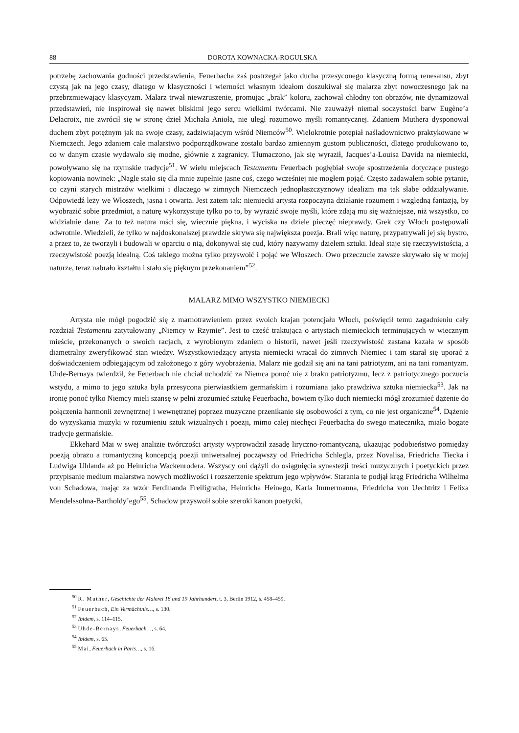88 DOROTA KOWNACKA-ROGULSKA
potrzebę zachowania godności przedstawienia, Feuerbacha zaś postrzegał jako ducha przesyconego klasyczną formą renesansu, zbyt czystą jak na jego czasy, dlatego w klasyczności i wierności własnym ideałom doszukiwał się malarza zbyt nowoczesnego jak na przebrzmiewający klasycyzm. Malarz trwał niewzruszenie, promując „brak” koloru, zachował chłodny ton obrazów, nie dynamizował przedstawień, nie inspirował się nawet bliskimi jego sercu wielkimi twórcami. Nie zauważył niemal soczystości barw Eugène’a Delacroix, nie zwrócił się w stronę dzieł Michała Anioła, nie uległ rozumowo myśli romantycznej. Zdaniem Muthera dysponował duchem zbyt potężnym jak na swoje czasy, zadziwiającym wśród Niemców<sup>50</sup>. Wielokrotnie potępiał naśladownictwo praktykowane w Niemczech. Jego zdaniem całe malarstwo podporządkowane zostało bardzo zmiennym gustom publiczności, dlatego produkowano to, co w danym czasie wydawało się modne, głównie z zagranicy. Tłumaczono, jak się wyraził, Jacques’a-Louisa Davida na niemiecki, powoływano się na rzymskie tradycje<sup>51</sup>. W wielu miejscach Testamentu Feuerbach pogłębiał swoje spostrzeżenia dotyczące pustego kopiowania nowinek: „Nagle stało się dla mnie zupełnie jasne coś, czego wcześniej nie mogłem pojąć. Często zadawałem sobie pytanie, co czyni starych mistrzów wielkimi i dlaczego w zimnych Niemczech jednopłaszczyznowy idealizm ma tak słabe oddziaływanie. Odpowiedź leży we Włoszech, jasna i otwarta. Jest zatem tak: niemiecki artysta rozpoczyna działanie rozumem i względną fantazją, by wyobrazić sobie przedmiot, a naturę wykorzystuje tylko po to, by wyrazić swoje myśli, które zdają mu się ważniejsze, niż wszystko, co widzialnie dane. Za to też natura mści się, wiecznie piękna, i wyciska na dziele pieczęć nieprawdy. Grek czy Włoch postępowali odwrotnie. Wiedzieli, że tylko w najdoskonalszej prawdzie skrywa się największa poezja. Brali więc naturę, przypatrywali jej się bystro, a przez to, że tworzyli i budowali w oparciu o nią, dokonywał się cud, który nazywamy dziełem sztuki. Ideał staje się rzeczywistością, a rzeczywistość poezją idealną. Coś takiego można tylko przyswoić i pojąć we Włoszech. Owo przeczucie zawsze skrywało się w mojej naturze, teraz nabrało kształtu i stało się pięknym przekonaniem”<sup>52</sup>.
MALARZ MIMO WSZYSTKO NIEMIECKI
Artysta nie mógł pogodzić się z marnotrawieniem przez swoich krajan potencjału Włoch, poświęcił temu zagadnieniu cały rozdział Testamentu zatytułowany „Niemcy w Rzymie”. Jest to część traktująca o artystach niemieckich terminujących w wiecznym mieście, przekonanych o swoich racjach, z wyrobionym zdaniem o historii, nawet jeśli rzeczywistość zastana kazała w sposób diametralny zweryfikować stan wiedzy. Wszystkowiedzący artysta niemiecki wracał do zimnych Niemiec i tam starał się uporać z doświadczeniem odbiegającym od założonego z góry wyobrażenia. Malarz nie godził się ani na tani patriotyzm, ani na tani romantyzm. Uhde-Bernays twierdził, że Feuerbach nie chciał uchodzić za Niemca ponoć nie z braku patriotyzmu, lecz z patriotycznego poczucia wstydu, a mimo to jego sztuka była przesycona pierwiastkiem germańskim i rozumiana jako prawdziwa sztuka niemiecka<sup>53</sup>. Jak na ironię ponoć tylko Niemcy mieli szansę w pełni zrozumieć sztukę Feuerbacha, bowiem tylko duch niemiecki mógł zrozumieć dążenie do połączenia harmonii zewnętrznej i wewnętrznej poprzez muzyczne przenikanie się osobowości z tym, co nie jest organiczne<sup>54</sup>. Dążenie do wyzyskania muzyki w rozumieniu sztuk wizualnych i poezji, mimo całej niechęci Feuerbacha do swego matecznika, miało bogate tradycje germańskie.
Ekkehard Mai w swej analizie twórczości artysty wyprowadził zasadę liryczno-romantyczną, ukazując podobieństwo pomiędzy poezją obrazu a romantyczną koncepcją poezji uniwersalnej począwszy od Friedricha Schlegla, przez Novalisa, Friedricha Tiecka i Ludwiga Uhlanda aż po Heinricha Wackenrodera. Wszyscy oni dążyli do osiągnięcia synestezji treści muzycznych i poetyckich przez przypisanie medium malarstwa nowych możliwości i rozszerzenie spektrum jego wpływów. Starania te podjął krąg Friedricha Wilhelma von Schadowa, mając za wzór Ferdinanda Freiligratha, Heinricha Heinego, Karla Immermanna, Friedricha von Uechtritz i Felixa Mendelssohna-Bartholdy’ego<sup>55</sup>. Schadow przyswoił sobie szeroki kanon poetycki,
<sup>50</sup> R. Muther, Geschichte der Malerei 18 und 19 Jahrhundert, t. 3, Berlin 1912, s. 458–459.
<sup>51</sup> Feuerbach, Ein Vermächtnis…, s. 130.
<sup>52</sup> Ibidem, s. 114–115.
<sup>53</sup> Uhde-Bernays, Feuerbach…, s. 64.
<sup>54</sup> Ibidem, s. 65.
<sup>55</sup> Mai, Feuerbach in Paris…, s. 16.